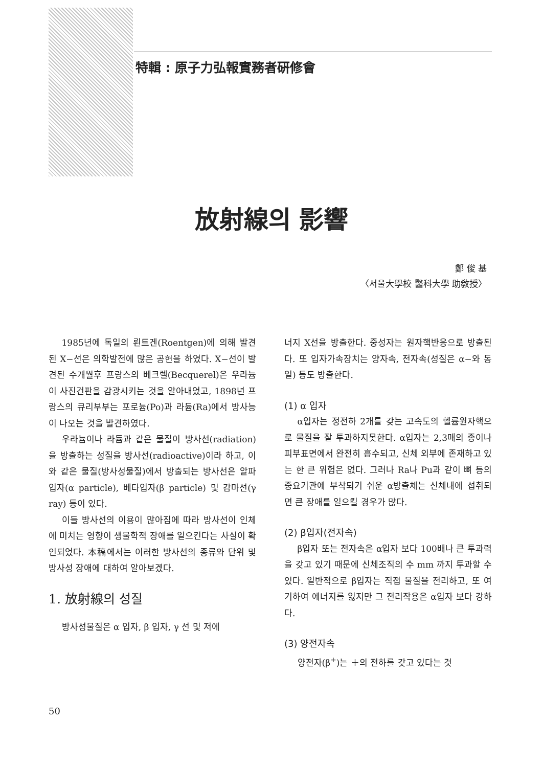特輯 : 原子力弘報實務者硏修會
放射線의 影響
鄭 俊 基
〈서울大學校 醫科大學 助敎授〉
1985년에 독일의 뢴트겐(Roentgen)에 의해 발견된 X−선은 의학발전에 많은 공헌을 하였다. X−선이 발견된 수개월후 프랑스의 베크렐(Becquerel)은 우라늄이 사진건판을 감광시키는 것을 알아내었고, 1898년 프랑스의 큐리부부는 포로늄(Po)과 라듐(Ra)에서 방사능이 나오는 것을 발견하였다.
우라늄이나 라듐과 같은 물질이 방사선(radiation)을 방출하는 성질을 방사선(radioactive)이라 하고, 이와 같은 물질(방사성물질)에서 방출되는 방사선은 알파입자(α particle), 베타입자(β particle) 및 감마선(γ ray) 등이 있다.
이들 방사선의 이용이 많아짐에 따라 방사선이 인체에 미치는 영향이 생물학적 장애를 일으킨다는 사실이 확인되었다. 本稿에서는 이러한 방사선의 종류와 단위 및 방사성 장애에 대하여 알아보겠다.
1. 放射線의 성질
방사성물질은 α 입자, β 입자, γ 선 및 저에
너지 X선을 방출한다. 중성자는 원자핵반응으로 방출된다. 또 입자가속장치는 양자속, 전자속(성질은 α−와 동일) 등도 방출한다.
(1) α 입자
α입자는 정전하 2개를 갖는 고속도의 헬륨원자핵으로 물질을 잘 투과하지못한다. α입자는 2,3매의 종이나 피부표면에서 완전히 흡수되고, 신체 외부에 존재하고 있는 한 큰 위험은 없다. 그러나 Ra나 Pu과 같이 뼈 등의 중요기관에 부착되기 쉬운 α방출체는 신체내에 섭취되면 큰 장애를 일으킬 경우가 많다.
(2) β입자(전자속)
β입자 또는 전자속은 α입자 보다 100배나 큰 투과력을 갖고 있기 때문에 신체조직의 수 mm 까지 투과할 수 있다. 일반적으로 β입자는 직접 물질을 전리하고, 또 여기하여 에너지를 잃지만 그 전리작용은 α입자 보다 강하다.
(3) 양전자속
양전자(β<sup>+</sup>)는 ＋의 전하를 갖고 있다는 것
50